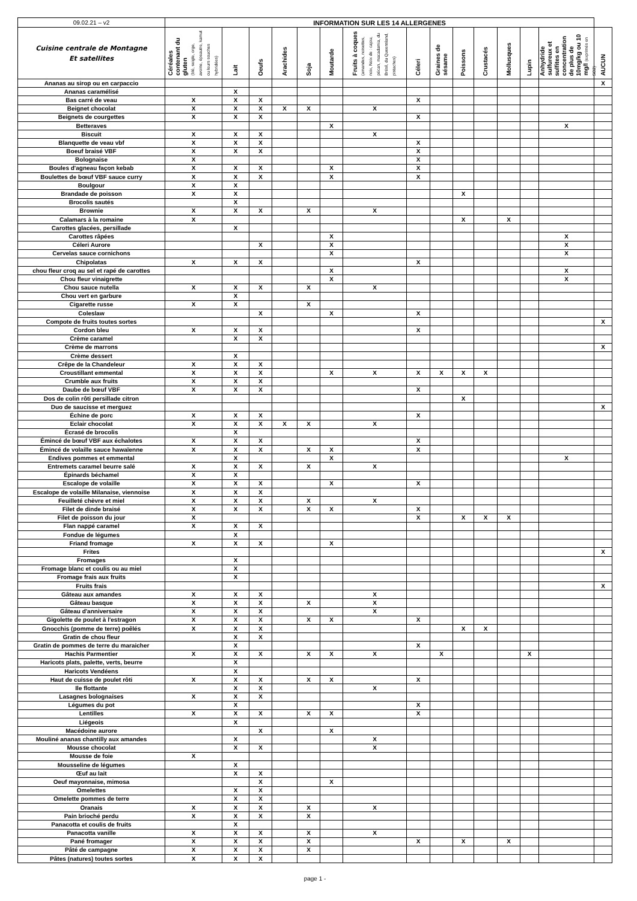| 09.02.21 – v2 | INFORMATION SUR LES 14 ALLERGENES | | | | | | | | | | | | | | |
| Cuisine centrale de Montagne Et satellites | Céréales contenant du gluten (blé, seigle, orge, avoine, épeautre, kamut ou leurs souches hybridées) | Lait | Oeufs | Arachides | Soja | Moutarde | Fruits à coques (amandes, noisettes, noix, Noix de : cajou, pécan, macadamia, du Brésil, du Queensland, pistaches) | Céleri | Graines de sésame | Poissons | Crustacés | Mollusques | Lupin | Anhydride sulfureux et sulfites en concentration de plus de 10mg/kg ou 10 mg/l (exprimés en SO2) | AUCUN |
| Ananas au sirop ou en carpaccio | | | | | | | | | | | | | | | X |
| Ananas caramélisé | | X | | | | | | | | | | | | | |
| Bas carré de veau | X | X | X | | | | | X | | | | | | | |
| Beignet chocolat | X | X | X | X | X | | X | | | | | | | | |
| Beignets de courgettes | X | X | X | | | | | X | | | | | | | |
| Betteraves | | | | | | X | | | | | | | | X | |
| Biscuit | X | X | X | | | | X | | | | | | | | |
| Blanquette de veau vbf | X | X | X | | | | | X | | | | | | | |
| Boeuf braisé VBF | X | X | X | | | | | X | | | | | | | |
| Bolognaise | X | | | | | | | X | | | | | | | |
| Boules d'agneau façon kebab | X | X | X | | | X | | X | | | | | | | |
| Boulettes de bœuf VBF sauce curry | X | X | X | | | X | | X | | | | | | | |
| Boulgour | X | X | | | | | | | | | | | | | |
| Brandade de poisson | X | X | | | | | | | | X | | | | | |
| Brocolis sautés | | X | | | | | | | | | | | | | |
| Brownie | X | X | X | | X | | X | | | | | | | | |
| Calamars à la romaine | X | | | | | | | | | X | | X | | | |
| Carottes glacées, persillade | | X | | | | | | | | | | | | | |
| Carottes râpées | | | | | | X | | | | | | | | X | |
| Céleri Aurore | | | X | | | X | | | | | | | | X | |
| Cervelas sauce cornichons | | | | | | X | | | | | | | | X | |
| Chipolatas | X | X | X | | | | | X | | | | | | | |
| chou fleur croq au sel et rapé de carottes | | | | | | X | | | | | | | | X | |
| Chou fleur vinaigrette | | | | | | X | | | | | | | | X | |
| Chou sauce nutella | X | X | X | | X | | X | | | | | | | | |
| Chou vert en garbure | | X | | | | | | | | | | | | | |
| Cigarette russe | X | X | | | X | | | | | | | | | | |
| Coleslaw | | | X | | | X | | X | | | | | | | |
| Compote de fruits toutes sortes | | | | | | | | | | | | | | | X |
| Cordon bleu | X | X | X | | | | | X | | | | | | | |
| Crème caramel | | X | X | | | | | | | | | | | | |
| Crème de marrons | | | | | | | | | | | | | | | X |
| Crème dessert | | X | | | | | | | | | | | | | |
| Crêpe de la Chandeleur | X | X | X | | | | | | | | | | | | |
| Croustillant emmental | X | X | X | | | X | X | X | X | X | X | | | | |
| Crumble aux fruits | X | X | X | | | | | | | | | | | | |
| Daube de bœuf VBF | X | X | X | | | | | X | | | | | | | |
| Dos de colin rôti persillade citron | | | | | | | | | | X | | | | | |
| Duo de saucisse et merguez | | | | | | | | | | | | | | | X |
| Échine de porc | X | X | X | | | | | X | | | | | | | |
| Eclair chocolat | X | X | X | X | X | | X | | | | | | | | |
| Écrasé de brocolis | | X | | | | | | | | | | | | | |
| Émincé de bœuf VBF aux échalotes | X | X | X | | | | | X | | | | | | | |
| Émincé de volaille sauce hawaïenne | X | X | X | | X | X | | X | | | | | | | |
| Endives pommes et emmental | | X | | | | X | | | | | | | | X | |
| Entremets caramel beurre salé | X | X | X | | X | | X | | | | | | | | |
| Épinards béchamel | X | X | | | | | | | | | | | | | |
| Escalope de volaille | X | X | X | | | X | | X | | | | | | | |
| Escalope de volaille Milanaise, viennoise | X | X | X | | | | | | | | | | | | |
| Feuilleté chèvre et miel | X | X | X | | X | | X | | | | | | | | |
| Filet de dinde braisé | X | X | X | | X | X | | X | | | | | | | |
| Filet de poisson du jour | X | | | | | | | X | | X | X | X | | | |
| Flan nappé caramel | X | X | X | | | | | | | | | | | | |
| Fondue de légumes | | X | | | | | | | | | | | | | |
| Friand fromage | X | X | X | | | X | | | | | | | | | |
| Frites | | | | | | | | | | | | | | | X |
| Fromages | | X | | | | | | | | | | | | | |
| Fromage blanc et coulis ou au miel | | X | | | | | | | | | | | | | |
| Fromage frais aux fruits | | X | | | | | | | | | | | | | |
| Fruits frais | | | | | | | | | | | | | | | X |
| Gâteau aux amandes | X | X | X | | | | X | | | | | | | | |
| Gâteau basque | X | X | X | | X | | X | | | | | | | | |
| Gâteau d'anniversaire | X | X | X | | | | X | | | | | | | | |
| Gigolette de poulet à l'estragon | X | X | X | | X | X | | X | | | | | | | |
| Gnocchis (pomme de terre) poêlés | X | X | X | | | | | | | X | X | | | | |
| Gratin de chou fleur | | X | X | | | | | | | | | | | | |
| Gratin de pommes de terre du maraicher | | X | | | | | | X | | | | | | | |
| Hachis Parmentier | X | X | X | | X | X | X | | X | | | | X | | |
| Haricots plats, palette, verts, beurre | | X | | | | | | | | | | | | | |
| Haricots Vendéens | | X | | | | | | | | | | | | | |
| Haut de cuisse de poulet rôti | X | X | X | | X | X | | X | | | | | | | |
| Ile flottante | | X | X | | | | X | | | | | | | | |
| Lasagnes bolognaises | X | X | X | | | | | | | | | | | | |
| Légumes du pot | | X | | | | | | X | | | | | | | |
| Lentilles | X | X | X | | X | X | | X | | | | | | | |
| Liégeois | | X | | | | | | | | | | | | | |
| Macédoine aurore | | | X | | | X | | | | | | | | | |
| Mouliné ananas chantilly aux amandes | | X | | | | | X | | | | | | | | |
| Mousse chocolat | | X | X | | | | X | | | | | | | | |
| Mousse de foie | X | | | | | | | | | | | | | | |
| Mousseline de légumes | | X | | | | | | | | | | | | | |
| Œuf au lait | | X | X | | | | | | | | | | | | |
| Oeuf mayonnaise, mimosa | | | X | | | X | | | | | | | | | |
| Omelettes | | X | X | | | | | | | | | | | | |
| Omelette pommes de terre | | X | X | | | | | | | | | | | | |
| Oranais | X | X | X | | X | | X | | | | | | | | |
| Pain brioché perdu | X | X | X | | X | | | | | | | | | | |
| Panacotta et coulis de fruits | | X | | | | | | | | | | | | | |
| Panacotta vanille | X | X | X | | X | | X | | | | | | | | |
| Pané fromager | X | X | X | | X | | | X | | X | | X | | | |
| Pâté de campagne | X | X | X | | X | | | | | | | | | | |
| Pâtes (natures) toutes sortes | X | X | X | | | | | | | | | | | | |
page 1 -